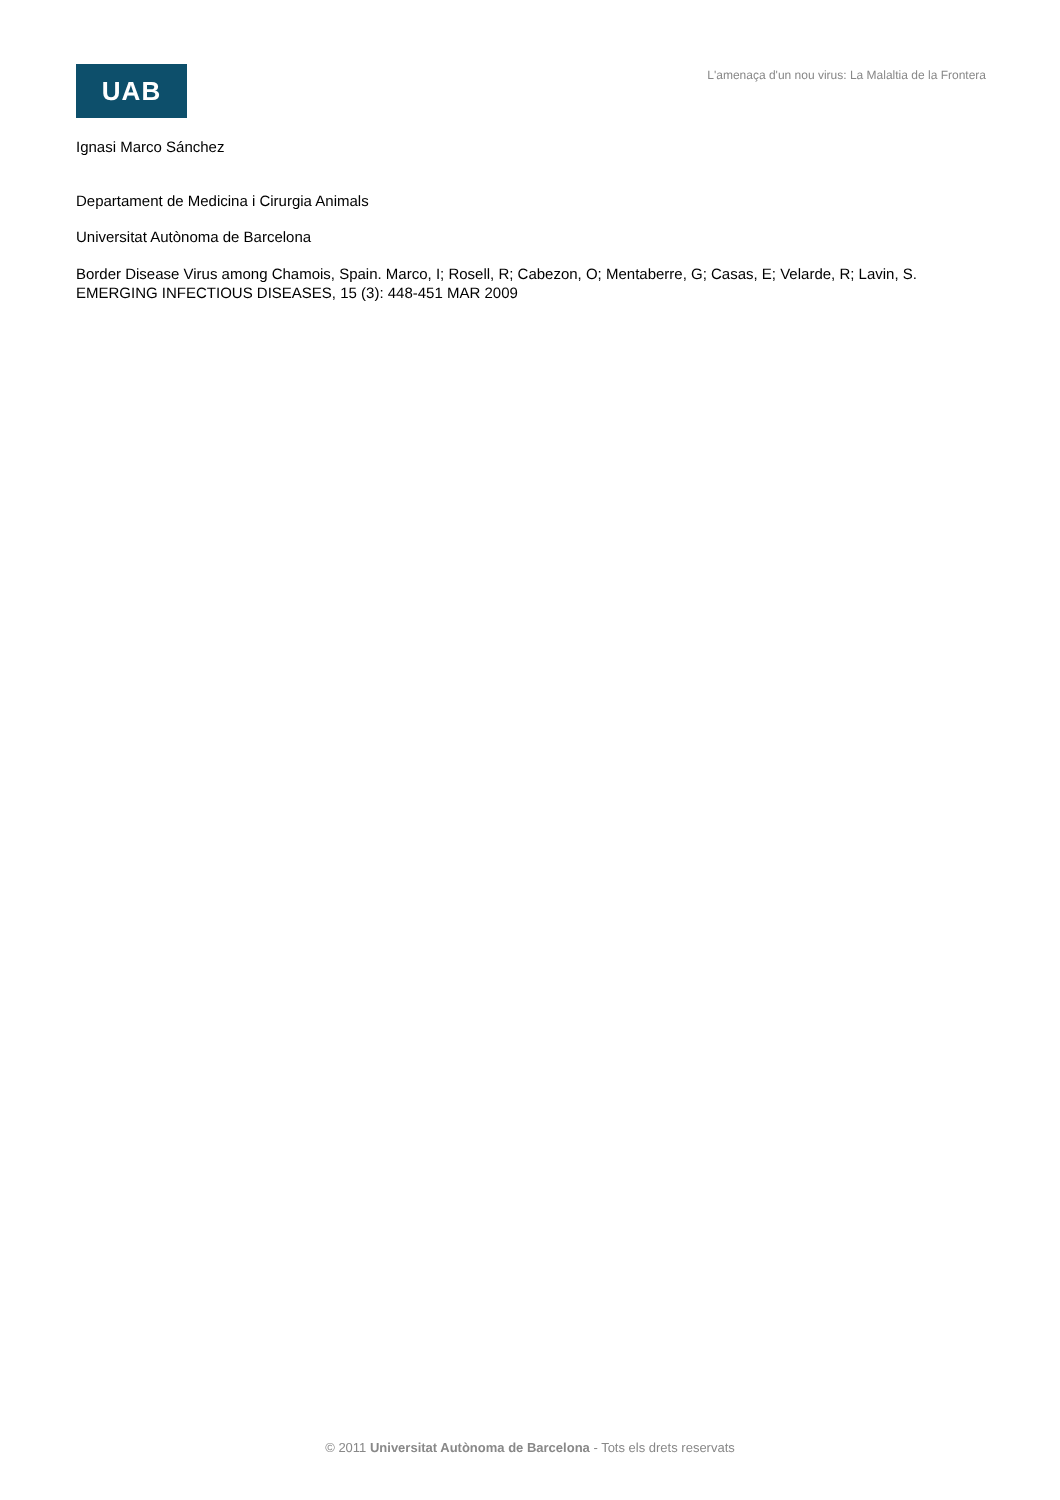UAB
L'amenaça d'un nou virus: La Malaltia de la Frontera
Ignasi Marco Sánchez
Departament de Medicina i Cirurgia Animals
Universitat Autònoma de Barcelona
Border Disease Virus among Chamois, Spain. Marco, I; Rosell, R; Cabezon, O; Mentaberre, G; Casas, E; Velarde, R; Lavin, S.
EMERGING INFECTIOUS DISEASES, 15 (3): 448-451 MAR 2009
© 2011 Universitat Autònoma de Barcelona - Tots els drets reservats